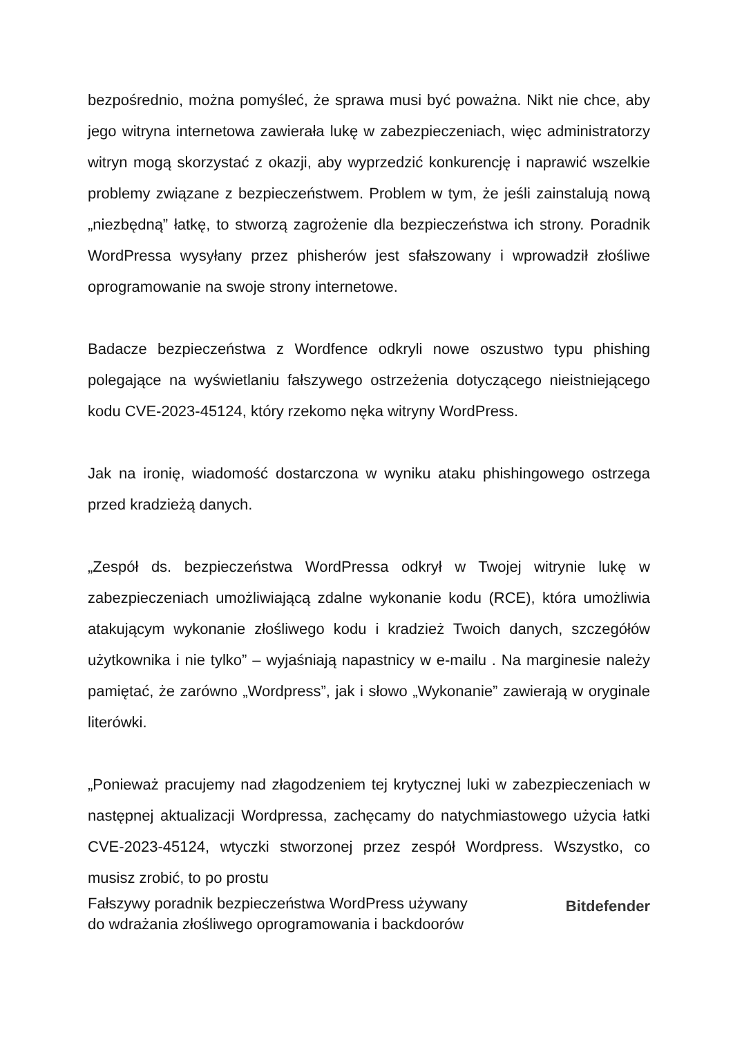bezpośrednio, można pomyśleć, że sprawa musi być poważna. Nikt nie chce, aby jego witryna internetowa zawierała lukę w zabezpieczeniach, więc administratorzy witryn mogą skorzystać z okazji, aby wyprzedzić konkurencję i naprawić wszelkie problemy związane z bezpieczeństwem. Problem w tym, że jeśli zainstalują nową „niezbędną” łatkę, to stworzą zagrożenie dla bezpieczeństwa ich strony. Poradnik WordPressa wysyłany przez phisherów jest sfałszowany i wprowadził złośliwe oprogramowanie na swoje strony internetowe.
Badacze bezpieczeństwa z Wordfence odkryli nowe oszustwo typu phishing polegające na wyświetlaniu fałszywego ostrzeżenia dotyczącego nieistniejącego kodu CVE-2023-45124, który rzekomo nęka witryny WordPress.
Jak na ironię, wiadomość dostarczona w wyniku ataku phishingowego ostrzega przed kradzieżą danych.
„Zespół ds. bezpieczeństwa WordPressa odkrył w Twojej witrynie lukę w zabezpieczeniach umożliwiającą zdalne wykonanie kodu (RCE), która umożliwia atakującym wykonanie złośliwego kodu i kradzież Twoich danych, szczegółów użytkownika i nie tylko” – wyjaśniają napastnicy w e-mailu . Na marginesie należy pamiętać, że zarówno „Wordpress”, jak i słowo „Wykonanie” zawierają w oryginale literówki.
„Ponieważ pracujemy nad złagodzeniem tej krytycznej luki w zabezpieczeniach w następnej aktualizacji Wordpressa, zachęcamy do natychmiastowego użycia łatki CVE-2023-45124, wtyczki stworzonej przez zespół Wordpress. Wszystko, co musisz zrobić, to po prostu
Fałszywy poradnik bezpieczeństwa WordPress używany
do wdrażania złośliwego oprogramowania i backdoorów
Bitdefender